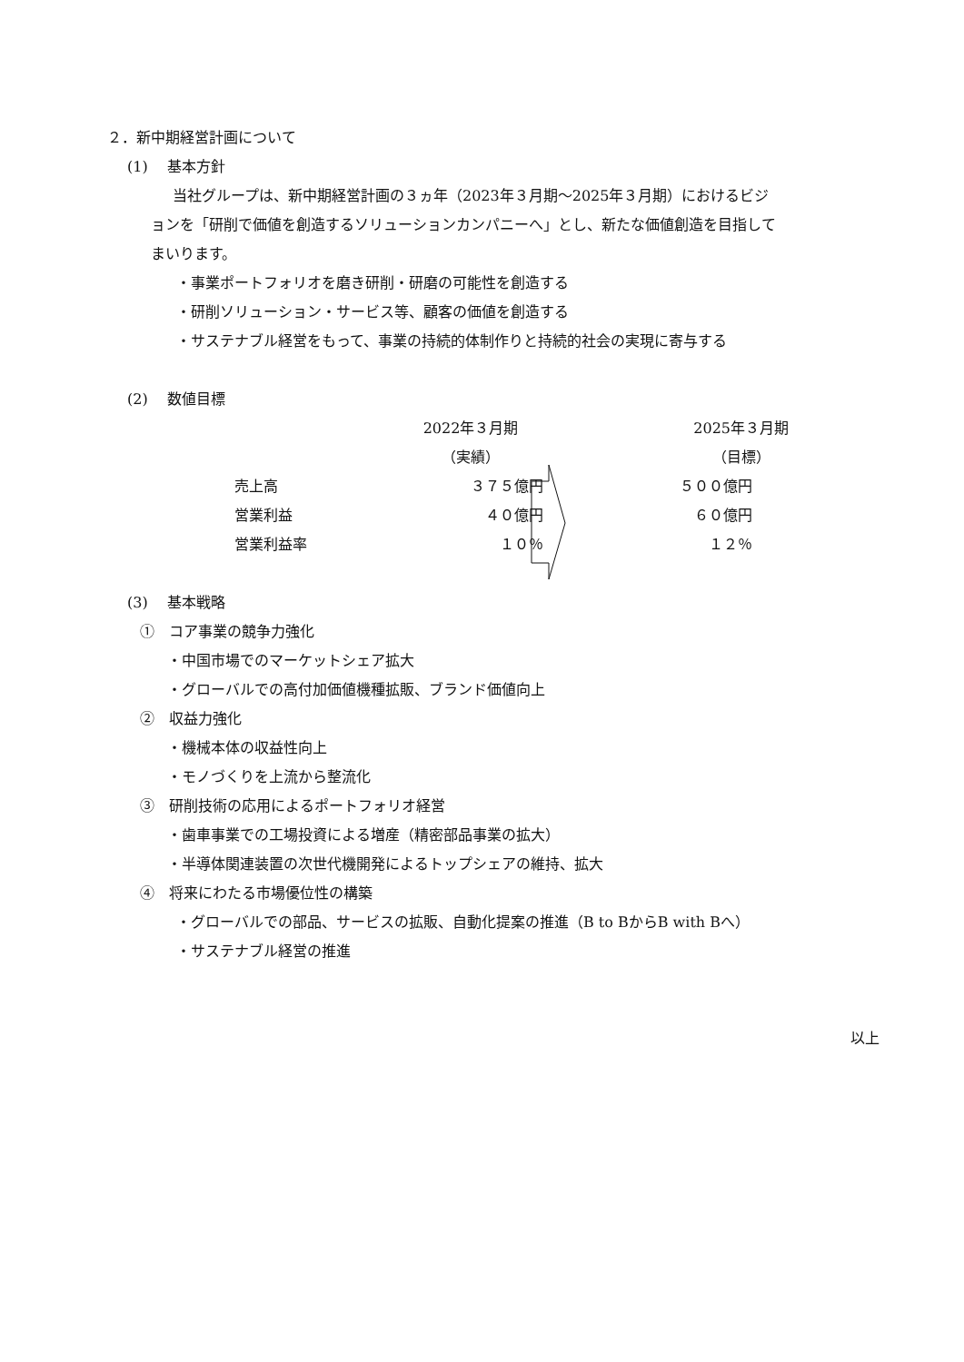２．新中期経営計画について
(1)　 基本方針
当社グループは、新中期経営計画の３ヵ年（2023年３月期～2025年３月期）におけるビジ
ョンを「研削で価値を創造するソリューションカンパニーへ」とし、新たな価値創造を目指して
まいります。
・事業ポートフォリオを磨き研削・研磨の可能性を創造する
・研削ソリューション・サービス等、顧客の価値を創造する
・サステナブル経営をもって、事業の持続的体制作りと持続的社会の実現に寄与する
(2)　 数値目標
| | 2022年３月期 | 2025年３月期 |
| | （実績） | （目標） |
| 売上高 | ３７５億円 | ５００億円 |
| 営業利益 | ４０億円 | ６０億円 |
| 営業利益率 | １０％ | １２％ |
(3)　 基本戦略
①　コア事業の競争力強化
・中国市場でのマーケットシェア拡大
・グローバルでの高付加価値機種拡販、ブランド価値向上
②　収益力強化
・機械本体の収益性向上
・モノづくりを上流から整流化
③　研削技術の応用によるポートフォリオ経営
・歯車事業での工場投資による増産（精密部品事業の拡大）
・半導体関連装置の次世代機開発によるトップシェアの維持、拡大
④　将来にわたる市場優位性の構築
・グローバルでの部品、サービスの拡販、自動化提案の推進（B to BからB with Bへ）
・サステナブル経営の推進
以上